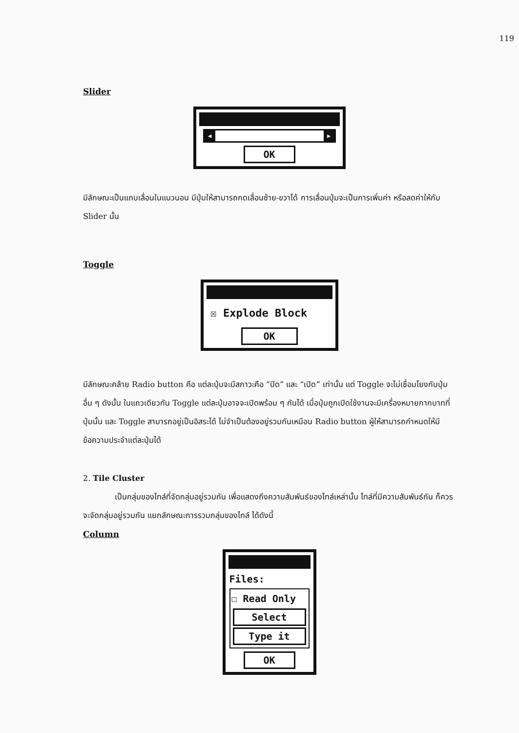119
Slider
◀ ▶
OK
มีลักษณะเป็นแถบเลื่อนในแนวนอน มีปุ่มให้สามารถกดเลื่อนซ้าย-ขวาได้ การเลื่อนปุ่มจะเป็นการเพิ่มค่า หรือลดค่าให้กับ Slider นั้น
Toggle
☒ Explode Block
OK
มีลักษณะคล้าย Radio button คือ แต่ละปุ่มจะมีสภาวะคือ “ปิด” และ “เปิด” เท่านั้น แต่ Toggle จะไม่เชื่อมโยงกับปุ่มอื่น ๆ ดังนั้น ในแถวเดียวกัน Toggle แต่ละปุ่มอาจจะเปิดพร้อม ๆ กันได้ เมื่อปุ่มถูกเปิดใช้งานจะมีเครื่องหมายกากบาทที่ปุ่มนั้น และ Toggle สามารถอยู่เป็นอิสระได้ ไม่จำเป็นต้องอยู่รวมกันเหมือน Radio button ผู้ให้สามารถกำหนดให้มีข้อความประจำแต่ละปุ่มได้
2. Tile Cluster
เป็นกลุ่มของไทล์ที่จัดกลุ่มอยู่รวมกัน เพื่อแสดงถึงความสัมพันธ์ของไทล์เหล่านั้น ไทล์ที่มีความสัมพันธ์กัน ก็ควรจะจัดกลุ่มอยู่รวมกัน แยกลักษณะการรวมกลุ่มของไทล์ ได้ดังนี้
Column
Files:
☐ Read Only
Select
Type it
OK